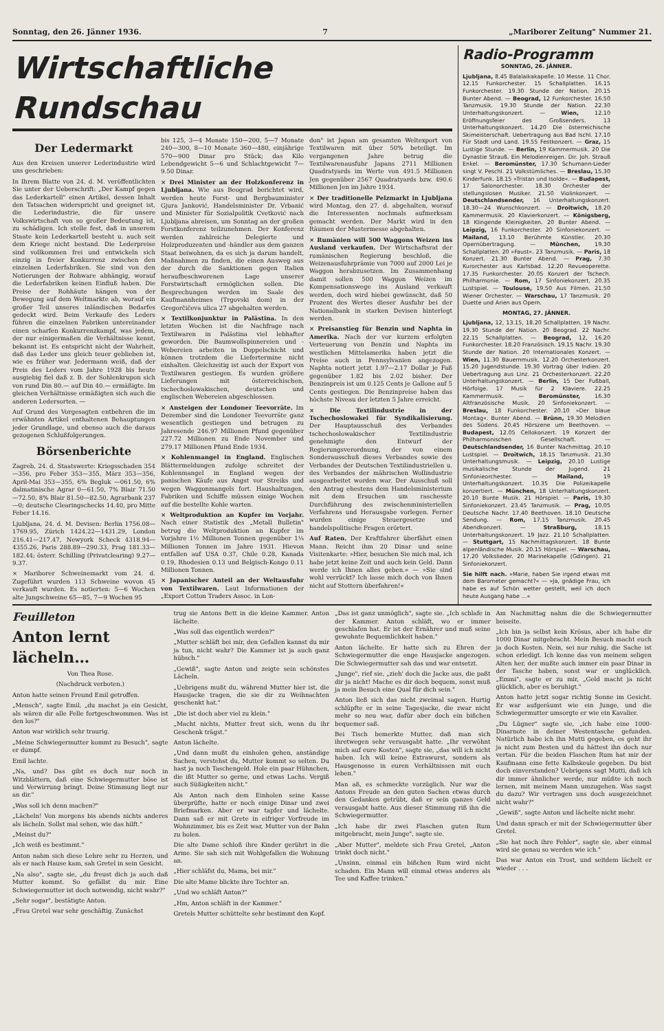Sonntag, den 26. Jänner 1936. 7 „Mariborer Zeitung" Nummer 21.
Wirtschaftliche Rundschau
Der Ledermarkt
Aus den Kreisen unserer Lederindustrie wird uns geschrieben:
In Ihrem Blatte von 24. d. M. veröffentlichten Sie unter der Ueberschrift: „Der Kampf gegen das Lederkartell" einen Artikel, dessen Inhalt den Tatsachen widerspricht und geeignet ist, die Lederindustrie, die für unsere Volkswirtschaft von so großer Bedeutung ist, zu schädigen. Ich stelle fest, daß in unserem Staate kein Lederkartell besteht u. auch seit dem Kriege nicht bestand. Die Lederpreise sind vollkommen frei und entwickeln sich einzig in freier Konkurrenz zwischen den einzelnen Lederfabriken. Sie sind von den Notierungen der Rohware abhängig, worauf die Lederfabriken keinen Einfluß haben. Die Preise der Rohhäute hängen von der Bewegung auf dem Weltmarkte ab, worauf ein großer Teil unseres inländischen Bedarfes gedeckt wird. Beim Verkaufe des Leders führen die einzelnen Fabriken untereinander einen scharfen Konkurrenzkampf, was jedem, der nur einigermaßen die Verhältnisse kennt, bekannt ist. Es entspricht nicht der Wahrheit, daß das Leder uns gleich teuer geblieben ist, wie es früher war. Jedermann weiß, daß der Preis des Leders vom Jahre 1928 bis heute ausgiebig fiel daß z. B. der Sohlenkrupon sich von rund Din 80.— auf Din 40.— ermäßigte. Im gleichen Verhältnisse ermäßigten sich auch die anderen Ledersorten. —
Auf Grund des Vorgesagten entbehren die im erwähnten Artikel enthaltenen Behauptungen jeder Grundlage, und ebenso auch die daraus gezogenen Schlußfolgerungen.
Börsenberichte
Zagreb, 24. d. Staatswerte: Kriegsschaden 354—356, pro Feber 353—355, März 353—356, April-Mai 353—355, 6% Begluk —061.50, 6% dalmatinische Agrar 0—61.50, 7% Blair 71.50—72.50, 8% Blair 81.50—82.50, Agrarbank 237—0; deutsche Clearingschecks 14.40, pro Mitte Feber 14.16.
Ljubljana, 24. d. M. Devisen: Berlin 1756.08—1769.95, Zürich 1424.22—1431.29, London 216.41—217.47, Newyork Scheck 4318.94—4355.26, Paris 288.89—290.33, Prag 181.33—182.44; österr. Schilling (Privatclearing) 9.27—9.37.
× Mariborer Schweinemarkt vom 24. d. Zugeführt wurden 113 Schweine wovon 45 verkauft wurden. Es notierten: 5—6 Wochen alte Jungschweine 65—85, 7—9 Wochen 95
bis 125, 3—4 Monate 150—200, 5—7 Monate 240—300, 8—10 Monate 360—480, einjährige 570—900 Dinar pro Stück; das Kilo Lebendgewicht 5—6 und Schlachtgewicht 7—9.50 Dinar.
× Drei Minister an der Holzkonferenz in Ljubljana. Wie aus Beograd berichtet wird, werden heute Forst- und Bergbauminister Gjura Janković, Handelsminister Dr. Vrbanić und Minister für Sozialpolitik Cvetković nach Ljubljana abreisen, um Sonntag an der großen Forstkonferenz teilzunehmen. Der Konferenz werden zahlreiche Delegierte und Holzproduzenten und -händler aus dem ganzen Staat beiwohnen, da es sich ja darum handelt, Maßnahmen zu finden, die einen Ausweg aus der durch die Sanktionen gegen Italien heraufbeschworenen Lage unserer Forstwirtschaft ermöglichen sollen. Die Besprechungen werden im Saale des Kaufmannheimes (Trgovski dom) in der Gregorčičeva ulica 27 abgehalten werden.
× Textilkonjunktur in Palästina. In den letzten Wochen ist die Nachfrage nach Textilwaren in Palästina viel lebhafter geworden. Die Baumwollspinnereien und -Webereien arbeiten in Doppelschicht und können trotzdem die Liefertermine nicht einhalten. Gleichzeitig ist auch der Export von Textilwaren gestiegen. Es wurden größere Lieferungen mit österreichischen, tschechoslowakischen, deutschen und englischen Webereien abgeschlossen.
× Ansteigen der Londoner Teevorräte. Im Dezember sind die Londoner Teevorräte ganz wesentlich gestiegen und betrugen zu Jahresende 246.97 Millionen Pfund gegenüber 227.72 Millionen zu Ende November und 279.17 Millionen Pfund Ende 1934.
× Kohlenmangel in England. Englischen Blättermeldungen zufolge schreitet der Kohlenmangel in England wegen der panischen Käufe aus Angst vor Streiks und wegen Waggonmangels fort. Haushaltungen, Fabriken und Schiffe müssen einige Wochen auf die bestellte Kohle warten.
× Weltproduktion an Kupfer im Vorjahr. Nach einer Statistik des „Metall Bulletin" betrug die Weltproduktion an Kupfer im Vorjahre 1½ Millionen Tonnen gegenüber 1¼ Millionen Tonnen im Jahre 1931. Hievon entfallen auf USA 0.37, Chile 0.28, Kanada 0.19, Rhodesien 0.13 und Belgisch-Kongo 0.11 Millionen Tonnen.
× Japanischer Anteil an der Weltausfuhr von Textilwaren. Laut Informationen der „Export Cotton Traders Assoc. in Lon-
don" ist Japan am gesamten Weltexport von Textilwaren mit über 50% beteiligt. Im vergangenen Jahre betrug die Textilwarenausfuhr Japans 2711 Millionen Quadratyards im Werte von 491.5 Millionen Jen gegenüber 2567 Quadratyards bzw. 490.6 Millionen Jen im Jahre 1934.
× Der traditionelle Pelzmarkt in Ljubljana wird Montag, den 27. d. abgehalten, worauf die Interessenten nochmals aufmerksam gemacht werden. Der Markt wird in den Räumen der Mustermesse abgehalten.
× Rumänien will 500 Waggons Weizen ins Ausland verkaufen. Der Wirtschaftsrat der rumänischen Regierung beschloß, die Weizenausfuhrprämie von 7000 auf 2000 Lei je Waggon herabzusetzen. Im Zusammenhang damit sollen 500 Waggon Weizen im Kompensationswege ins Ausland verkauft werden, doch wird hiebei gewünscht, daß 50 Prozent des Wertes dieser Ausfuhr bei der Nationalbank in starken Devisen hinterlegt werden.
× Preisanstieg für Benzin und Naphta in Amerika. Nach der vor kurzem erfolgten Verteuerung von Benzin und Naphta im westlichen Mittelamerika haben jetzt die Preise auch in Pennsylvanien angezogen. Naphta notiert jetzt 1.97—2.17 Dollar je Faß gegenüber 1.82 bis 2.02 bisher. Der Benzinpreis ist um 0.125 Cents je Gallone auf 5 Cents gestiegen. Die Benzinpreise haben das höchste Niveau der letzten 5 Jahre erreicht.
× Die Textilindustrie in der Tschechoslowakei für Syndikalisierung. Der Hauptausschuß des Verbandes tschechoslowakischer Textilindustrie genehmigte den Entwurf der Regierungsverordnung, der von einem Sonderausschuß dieses Verbandes sowie des Verbandes der Deutschen Textilindustriellen u. des Verbandes der mährischen Wollindustrie ausgearbeitet worden war. Der Ausschuß soll den Antrag ehestens dem Handelsministerium mit dem Ersuchen um raschesste Durchführung des zwischenministeriellen Verfahrens und Herausgabe vorlegen. Ferner wurden einige Steuergesetze und handelspolitische Fragen erörtert.
Auf Raten. Der Kraftfahrer überfährt einen Mann. Reicht ihm 20 Dinar und seine Visitenkarte: »Hier, besuchen Sie mich mal, ich habe jetzt keine Zeit und auch kein Geld. Dann werde ich Ihnen alles geben.« — »Sie sind wohl verrückt? Ich lasse mich doch von Ihnen nicht auf Stottern überfahren!«
Radio-Programm
SONNTAG, 26. JÄNNER.
Ljubljana, 8.45 Balalaikakapelle. 10 Messe. 11 Chor. 12.15 Funkorchester. 15 Schallplatten. 16.15 Funkorchester. 19.30 Stunde der Nation. 20.15 Bunter Abend. — Beograd, 12 Funkorchester. 16.50 Tanzmusik. 19.30 Stunde der Nation. 22.30 Unterhaltungskonzert. — Wien, 12.10 Eröffnungsfeier des Großsenders. 13 Unterhaltungskonzert. 14.20 Die österreichische Skimeisterschaft. Uebertragung aus Bad Ischl. 17.10 Für Stadt und Land. 19.55 Festkonzert. — Graz, 15 Lustige Stunde. — Berlin, 19 Kammermusik. 20 Die Dynastie Strauß. Ein Melodienreigen. Dir. Joh. Strauß Enkel. — Beromünster, 17.30 Schumann-Lieder singt V. Peschl. 21 Volkstümliches. — Breslau, 15.30 Kinderfunk. 18.15 »Tristan und Isolde«. — Budapest, 17 Salonorchester. 18.30 Orchester der stellungslosen Musiker. 21.50 Violinkonzert. — Deutschlandsender, 16 Unterhaltungskonzert. 18.30—24 Wunschkonzert. — Droitwich, 18.20 Kammermusik. 20 Klavierkonzert. — Königsberg, 18 Klingende Kleinigkeiten. 20 Bunter Abend. — Leipzig, 16 Funkorchester. 20 Sinfoniekonzert. — Mailand, 13.10 Berühmte Künstler. 20.30 Opernübertragung. — München, 19.30 Schallplatten. 20 »Faust«. 23 Tanzmusik. — Paris, 18 Konzert. 21.30 Bunter Abend. — Prag, 7.30 Kurorchester aus Karlsbad. 12.20 Revueoperette. 17.35 Funkorchester. 20.05 Konzert der Tschech. Philharmonie. — Rom, 17 Sinfoniekonzert. 20.35 Lustspiel. — Toulouse, 19.50 Aus Filmen. 21.50 Wiener Orchester. — Warschau, 17 Tanzmusik. 20 Duette und Arien aus Opern.
MONTAG, 27. JÄNNER.
Ljubljana, 12, 13.15, 18.20 Schallplatten. 19 Nachr. 19.30 Stunde der Nation. 20 Beograd. 22 Nachr. 22.15 Schallplatten. — Beograd, 12, 16.20 Funkorchester. 18.20 Französisch. 19.15 Nachr. 19.30 Stunde der Nation. 20 Internationales Konzert. — Wien, 11.30 Bauernmusik. 12.20 Orchesterkonzert. 15.20 Jugendstunde. 19.30 Vortrag über Indien. 20 Uebertragung aus Linz. 21 Orchesterkonzert. 22.20 Unterhaltungskonzert. — Berlin, 15 Der Fußball, Hörfolge. 17 Musik für 2 Klaviere. 22.25 Kammermusik. — Beromünster, 16.30 Altfranzösische Musik. 20 Sinfoniekonzert. — Breslau, 18 Funkorchester. 20.10 »Der blaue Montag«. Bunter Abend. — Brünn, 19.30 Melodien des Südens. 20.45 Hörszene um Beethoven. — Budapest, 12.05 Cellokonzert. 19 Konzert der Philharmonischen Gesellschaft. — Deutschlandsender, 16 Bunter Nachmittag. 20.10 Lustspiel. — Droitwich, 18.15 Tanzmusik. 21.30 Unterhaltungsmusik. — Leipzig, 20.10 Lustige musikalische Stunde der Jugend. 21 Sinfonieorchester. — Mailand, 19 Unterhaltungskonzert. 10.35 Die Polizeikapelle konzertiert. — München, 18 Unterhaltungskonzert. 20.10 Bunte Musik. 21 Hörspiel. — Paris, 19.30 Sinfoniekonzert. 23.45 Tanzmusik. — Prag, 10.05 Deutsche Nachr. 17.40 Beethoven. 18.10 Deutsche Sendung. — Rom, 17.15 Tanzmusik. 20.45 Abendkonzert. — Straßburg, 18.15 Unterhaltungskonzert. 19 Jazz. 21.10 Schallplatten. — Stuttgart, 15 Nachmittagskonzert. 18 Bunte alpenländische Musik. 20.15 Hörspiel. — Warschau, 17.20 Volkslieder. 20 Marinekapelle (Gdingen). 21 Sinfoniekonzert.
Sie hilft nach. »Marie, haben Sie irgend etwas mit dem Barometer gemacht?« — »Ja, gnädige Frau, ich habe es auf Schön wetter gestellt, weil ich doch heute Ausgang habe …«
Feuilleton
Anton lernt lächeln…
Von Thea Rose.
(Nachdruck verboten.)
Anton hatte seinen Freund Emil getroffen.
„Mensch", sagte Emil, „du machst ja ein Gesicht, als wären dir alle Felle fortgeschwommen. Was ist den los?"
Anton war wirklich sehr traurig.
„Meine Schwiegermutter kommt zu Besuch", sagte er dumpf.
Emil lachte.
„Na, und? Das gibt es doch nur noch in Witzblättern, daß eine Schwiegermutter böse ist und Verwirrung bringt. Deine Stimmung liegt nur an dir."
„Was soll ich denn machen?"
„Lächeln! Von morgens bis abends nichts anderes als lächeln. Sollst mal sehen, wie das hilft."
„Meinst du?"
„Ich weiß es bestimmt."
Anton nahm sich diese Lehre sehr zu Herzen, und als er nach Hause kam, sah Gretel in sein Gesicht.
„Na also", sagte sie, „du freust dich ja auch daß Mutter kommt. So gefällst du mir. Eine Schwiegermutter ist doch notwendig, nicht wahr?"
„Sehr sogar", bestätigte Anton.
„Frau Gretel war sehr geschäftig. Zunächst
trug sie Antons Bett in die kleine Kammer. Anton lächelte.
„Was soll das eigentlich werden?"
„Mutter schläft bei mir, den Gefallen kannst du mir ja tun, nicht wahr? Die Kammer ist ja auch ganz hübsch."
„Gewiß", sagte Anton und zeigte sein schönstes Lächeln.
„Uebrigens mußt du, während Mutter hier ist, die Hausjacke tragen, die sie dir zu Weihnachten geschenkt hat."
„Die ist doch aber viel zu klein."
„Macht nichts, Mutter freut sich, wenn du ihr Geschenk trägst."
Anton lächelte.
„Und dann mußt du einholen gehen, anständige Sachen, verstehst du, Mutter kommt so selten. Du hast ja noch Taschengeld. Hole ein paar Hühnchen, die ißt Mutter so gerne, und etwas Lachs. Vergiß auch Süßigkeiten nicht."
Als Anton nach dem Einholen seine Kasse überprüfte, hatte er noch einige Dinar und zwei Briefmarken. Aber er war tapfer und lächelte. Dann saß er mit Grete in eifriger Vorfreude im Wohnzimmer, bis es Zeit war, Mutter von der Bahn zu holen.
Die alte Dame schloß ihre Kinder gerührt in die Arme. Sie sah sich mit Wohlgefallen die Wohnung an.
„Hier schläfst du, Mama, bei mir."
Die alte Mame blickte ihre Tochter an.
„Und wo schläft Anton?"
„Hm, Anton schläft in der Kammer."
Gretels Mutter schüttelte sehr bestimmt den Kopf.
„Das ist ganz unmöglich", sagte sie. „Ich schlafe in der Kammer. Anton schläft, wo er immer geschlafen hat. Er ist der Ernährer und muß seine gewohnte Bequemlichkeit haben."
Anton lächelte. Er hatte sich zu Ehren der Schwiegermutter die enge Hausjacke angezogen. Die Schwiegermutter sah das und war entsetzt.
„Junge", rief sie, „zieh' doch die Jacke aus, die paßt dir ja nicht! Mache es dir doch bequem, sonst muß ja mein Besuch eine Qual für dich sein."
Anton ließ sich das nicht zweimal sagen. Hurtig schlüpfte er in seine Tagesjacke, die zwar nicht mehr so neu war, dafür aber doch ein bißchen bequemer saß.
Bei Tisch bemerkte Mutter, daß man sich ihretwegen sehr verausgabt hatte. „Ihr verwöhnt mich auf eure Kosten", sagte sie, „das will ich nicht haben. Ich will keine Extrawurst, sondern als Hausgenosse in euren Verhältnissen mit euch leben."
Man aß, es schmeckte vorzüglich. Nur war die Antons Freude an den guten Sachen etwas durch den Gedanken getrübt, daß er sein ganzes Geld verausgabt hatte. Aus dieser Stimmung riß ihn die Schwiegermutter.
„Ich habe dir zwei Flaschen guten Rum mitgebracht, mein Junge", sagte sie.
„Aber Mutter", meldete sich Frau Gretel, „Anton trinkt doch nicht."
„Unsinn, einmal ein bißchen Rum wird nicht schaden. Ein Mann will einmal etwas anderes als Tee und Kaffee trinken."
Am Nachmittag nahm die die Schwiegermutter beiseite.
„Ich bin ja selbst kein Krösus, aber ich habe dir 1000 Dinar mitgebracht. Mein Besuch macht euch ja doch Kosten. Nein, sei nur ruhig, die Sache ist schon erledigt. Ich kenne das von meinem seligen Alten her, der mußte auch immer ein paar Dinar in der Tasche haben, sonst war er unglücklich. „Emmi", sagte er zu mir, „Geld macht ja nicht glücklich, aber es beruhigt."
Anton hatte jetzt sogar richtig Sonne im Gesicht. Er war aufgeräumt wie ein Junge, und die Schwiegermutter umsorgte er wie ein Kavalier.
„Du Lügner" sagte sie, „ich habe eine 1000-Dinarnote in deiner Westentasche gefunden. Natürlich habe ich ihn Mutti gegeben, es geht ihr ja nicht zum Besten und du hättest ihn doch nur vertan. Für die beiden Flaschen Rum hat mir der Kaufmann eine fette Kalbskeule gegeben. Du bist doch einverstanden? Uebrigens sagt Mutti, daß ich dir immer ähnlicher werde, nur müßte ich noch lernen, mit meinem Mann umzugehen. Was sagst du dazu? Wir vertragen uns doch ausgezeichnet nicht wahr?"
„Gewiß", sagte Anton und lächelte nicht mehr.
Und dann sprach er mit der Schwiegermutter über Gretel.
„Sie hat noch ihre Fehler", sagte sie, aber einmal wird sie genau so werden wie ich."
Das war Anton ein Trost, und seitdem lächelt er wieder . . .